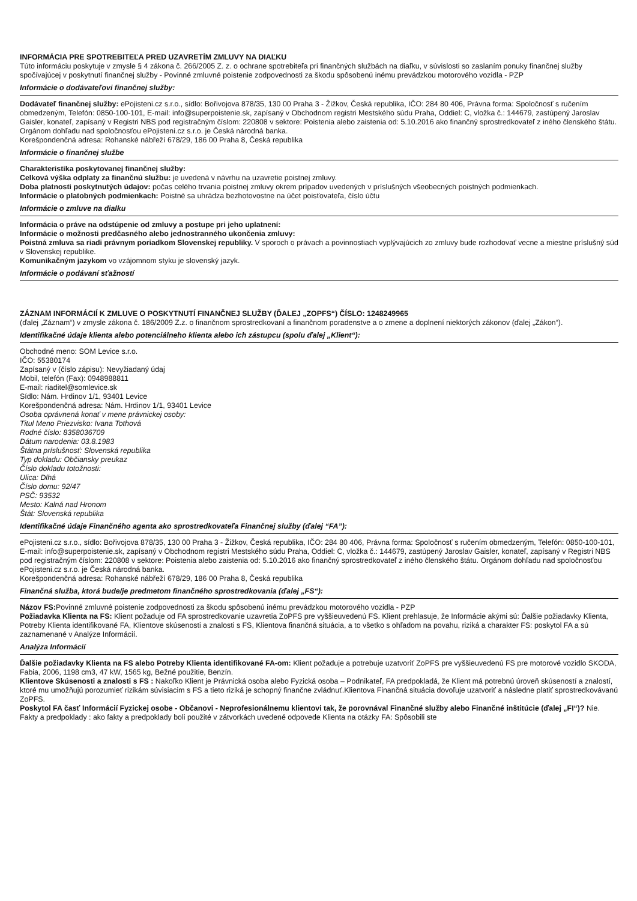INFORMÁCIA PRE SPOTREBITEĽA PRED UZAVRETÍM ZMLUVY NA DIAĽKU
Túto informáciu poskytuje v zmysle § 4 zákona č. 266/2005 Z. z. o ochrane spotrebiteľa pri finančných službách na diaľku, v súvislosti so zaslaním ponuky finančnej služby spočívajúcej v poskytnutí finančnej služby - Povinné zmluvné poistenie zodpovednosti za škodu spôsobenú inému prevádzkou motorového vozidla - PZP
Informácie o dodávateľovi finančnej služby:
Dodávateľ finančnej služby: ePojisteni.cz s.r.o., sídlo: Bořivojova 878/35, 130 00 Praha 3 - Žižkov, Česká republika, IČO: 284 80 406, Právna forma: Spoločnosť s ručením obmedzeným, Telefón: 0850-100-101, E-mail: info@superpoistenie.sk, zapísaný v Obchodnom registri Mestského súdu Praha, Oddiel: C, vložka č.: 144679, zastúpený Jaroslav Gaisler, konateľ, zapísaný v Registri NBS pod registračným číslom: 220808 v sektore: Poistenia alebo zaistenia od: 5.10.2016 ako finančný sprostredkovateľ z iného členského štátu. Orgánom dohľadu nad spoločnosťou ePojisteni.cz s.r.o. je Česká národná banka.
Korešpondenčná adresa: Rohanské nábřeží 678/29, 186 00 Praha 8, Česká republika
Informácie o finančnej službe
Charakteristika poskytovanej finančnej služby:
Celková výška odplaty za finančnú službu: je uvedená v návrhu na uzavretie poistnej zmluvy.
Doba platnosti poskytnutých údajov: počas celého trvania poistnej zmluvy okrem prípadov uvedených v príslušných všeobecných poistných podmienkach.
Informácie o platobných podmienkach: Poistné sa uhrádza bezhotovostne na účet poisťovateľa, číslo účtu
Informácie o zmluve na dialku
Informácia o práve na odstúpenie od zmluvy a postupe pri jeho uplatnení:
Informácie o možnosti predčasného alebo jednostranného ukončenia zmluvy:
Poistná zmluva sa riadi právnym poriadkom Slovenskej republiky. V sporoch o právach a povinnostiach vyplývajúcich zo zmluvy bude rozhodovať vecne a miestne príslušný súd v Slovenskej republike.
Komunikačným jazykom vo vzájomnom styku je slovenský jazyk.
Informácie o podávaní sťažností
ZÁZNAM INFORMÁCIÍ K ZMLUVE O POSKYTNUTÍ FINANČNEJ SLUŽBY (ĎALEJ „ZOPFS“) ČÍSLO: 1248249965
(ďalej „Záznam“) v zmysle zákona č. 186/2009 Z.z. o finančnom sprostredkovaní a finančnom poradenstve a o zmene a doplnení niektorých zákonov (ďalej „Zákon“).
Identifikačné údaje klienta alebo potenciálneho klienta alebo ich zástupcu (spolu ďalej „Klient“):
Obchodné meno: SOM Levice s.r.o.
IČO: 55380174
Zapísaný v (číslo zápisu): Nevyžiadaný údaj
Mobil, telefón (Fax): 0948988811
E-mail: riaditel@somlevice.sk
Sídlo: Nám. Hrdinov 1/1, 93401 Levice
Korešpondenčná adresa: Nám. Hrdinov 1/1, 93401 Levice
Osoba oprávnená konať v mene právnickej osoby:
Titul Meno Priezvisko: Ivana Tothová
Rodné číslo: 8358036709
Dátum narodenia: 03.8.1983
Štátna príslušnosť: Slovenská republika
Typ dokladu: Občiansky preukaz
Číslo dokladu totožnosti:
Ulica: Dlhá
Číslo domu: 92/47
PSČ: 93532
Mesto: Kalná nad Hronom
Štát: Slovenská republika
Identifikačné údaje Finančného agenta ako sprostredkovateľa Finančnej služby (ďalej “FA”):
ePojisteni.cz s.r.o., sídlo: Bořivojova 878/35, 130 00 Praha 3 - Žižkov, Česká republika, IČO: 284 80 406, Právna forma: Spoločnosť s ručením obmedzeným, Telefón: 0850-100-101, E-mail: info@superpoistenie.sk, zapísaný v Obchodnom registri Mestského súdu Praha, Oddiel: C, vložka č.: 144679, zastúpený Jaroslav Gaisler, konateľ, zapísaný v Registri NBS pod registračným číslom: 220808 v sektore: Poistenia alebo zaistenia od: 5.10.2016 ako finančný sprostredkovateľ z iného členského štátu. Orgánom dohľadu nad spoločnosťou ePojisteni.cz s.r.o. je Česká národná banka.
Korešpondenčná adresa: Rohanské nábřeží 678/29, 186 00 Praha 8, Česká republika
Finančná služba, ktorá bude/je predmetom finančného sprostredkovania (ďalej „FS“):
Názov FS: Povinné zmluvné poistenie zodpovednosti za škodu spôsobenú inému prevádzkou motorového vozidla - PZP
Požiadavka Klienta na FS: Klient požaduje od FA sprostredkovanie uzavretia ZoPFS pre vyššieuvedenú FS. Klient prehlasuje, že Informácie akými sú: Ďalšie požiadavky Klienta, Potreby Klienta identifikované FA, Klientove skúsenosti a znalosti s FS, Klientova finančná situácia, a to všetko s ohľadom na povahu, riziká a charakter FS: poskytol FA a sú zaznamenané v Analýze Informácií.
Analýza Informácií
Ďalšie požiadavky Klienta na FS alebo Potreby Klienta identifikované FA-om: Klient požaduje a potrebuje uzatvoriť ZoPFS pre vyššieuvedenú FS pre motorové vozidlo SKODA, Fabia, 2006, 1198 cm3, 47 kW, 1565 kg, Bežné použitie, Benzín.
Klientove Skúsenosti a znalosti s FS : Nakoľko Klient je Právnická osoba alebo Fyzická osoba – Podnikateľ, FA predpokladá, že Klient má potrebnú úroveň skúseností a znalostí, ktoré mu umožňujú porozumieť rizikám súvisiacim s FS a tieto riziká je schopný finančne zvládnuť.Klientova Finančná situácia dovoľuje uzatvoriť a následne platiť sprostredkovávanú ZoPFS.
Poskytol FA časť Informácií Fyzickej osobe - Občanovi - Neprofesionálnemu klientovi tak, že porovnával Finančné služby alebo Finančné inštitúcie (ďalej „FI“)? Nie. Fakty a predpoklady : ako fakty a predpoklady boli použité v zátvorkách uvedené odpovede Klienta na otázky FA: Spôsobili ste